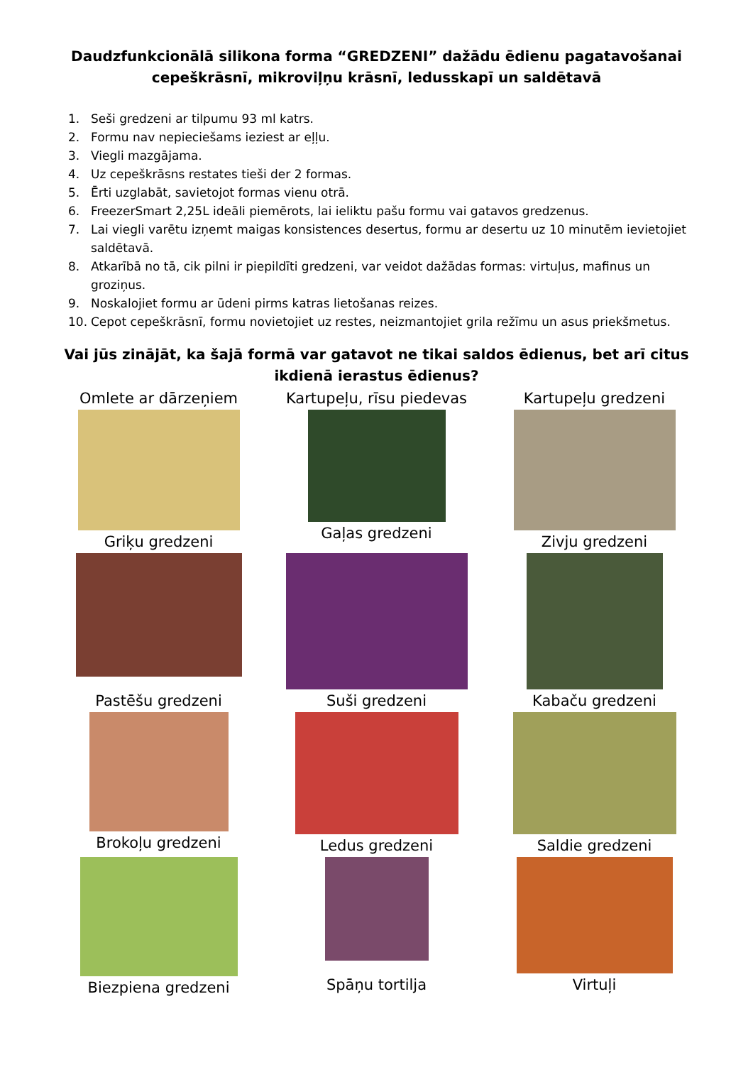Daudzfunkcionālā silikona forma “GREDZENI” dažādu ēdienu pagatavošanai cepeškrāsnī, mikroviļņu krāsnī, ledusskapī un saldētavā
1. Seši gredzeni ar tilpumu 93 ml katrs.
2. Formu nav nepieciešams ieziest ar eļļu.
3. Viegli mazgājama.
4. Uz cepeškrāsns restates tieši der 2 formas.
5. Ērti uzglabāt, savietojot formas vienu otrā.
6. FreezerSmart 2,25L ideāli piemērots, lai ieliktu pašu formu vai gatavos gredzenus.
7. Lai viegli varētu izņemt maigas konsistences desertus, formu ar desertu uz 10 minutēm ievietojiet saldētavā.
8. Atkarībā no tā, cik pilni ir piepildīti gredzeni, var veidot dažādas formas: virtuļus, mafinus un groziņus.
9. Noskalojiet formu ar ūdeni pirms katras lietošanas reizes.
10. Cepot cepeškrāsnī, formu novietojiet uz restes, neizmantojiet grila režīmu un asus priekšmetus.
Vai jūs zinājāt, ka šajā formā var gatavot ne tikai saldos ēdienus, bet arī citus ikdienā ierastus ēdienus?
Omlete ar dārzeņiem
Griķu gredzeni
Kartupeļu, rīsu piedevas
Gaļas gredzeni
Kartupeļu gredzeni
Zivju gredzeni
Pastēšu gredzeni
Brokoļu gredzeni
Suši gredzeni
Ledus gredzeni
Kabaču gredzeni
Saldie gredzeni
Biezpiena gredzeni
Spāņu tortilja
Virtuļi